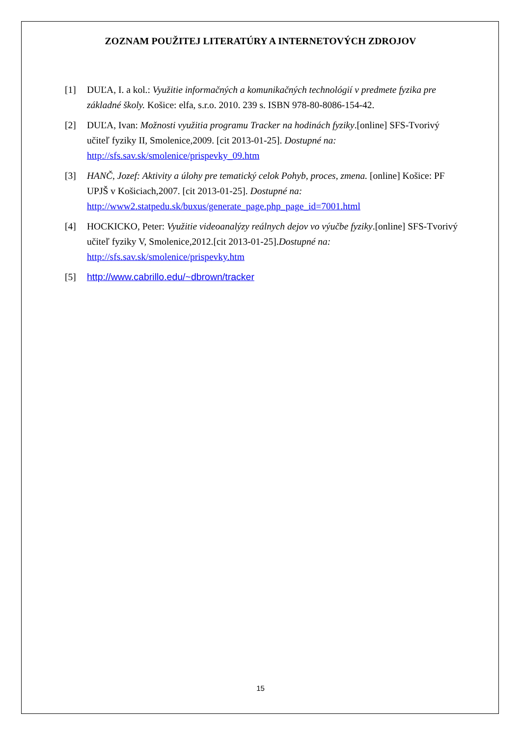ZOZNAM POUŽITEJ LITERATÚRY A INTERNETOVÝCH ZDROJOV
[1] DUĽA, I. a kol.: Využitie informačných a komunikačných technológií v predmete fyzika pre základné školy. Košice: elfa, s.r.o. 2010. 239 s. ISBN 978-80-8086-154-42.
[2] DUĽA, Ivan: Možnosti využitia programu Tracker na hodinách fyziky.[online] SFS-Tvorivý učiteľ fyziky II, Smolenice,2009. [cit 2013-01-25]. Dostupné na:
http://sfs.sav.sk/smolenice/prispevky_09.htm
[3] HANČ, Jozef: Aktivity a úlohy pre tematický celok Pohyb, proces, zmena. [online] Košice: PF UPJŠ v Košiciach,2007. [cit 2013-01-25]. Dostupné na:
http://www2.statpedu.sk/buxus/generate_page.php_page_id=7001.html
[4] HOCKICKO, Peter: Využitie videoanalýzy reálnych dejov vo výučbe fyziky.[online] SFS-Tvorivý učiteľ fyziky V, Smolenice,2012.[cit 2013-01-25].Dostupné na:
http://sfs.sav.sk/smolenice/prispevky.htm
[5] http://www.cabrillo.edu/~dbrown/tracker
15